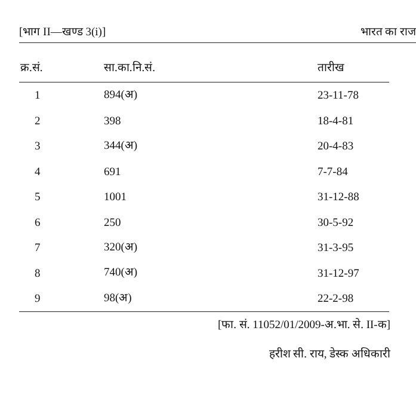[भाग II—खण्ड 3(i)] भारत का राज
| क्र.सं. | सा.का.नि.सं. | तारीख |
| --- | --- | --- |
| 1 | 894(अ) | 23-11-78 |
| 2 | 398 | 18-4-81 |
| 3 | 344(अ) | 20-4-83 |
| 4 | 691 | 7-7-84 |
| 5 | 1001 | 31-12-88 |
| 6 | 250 | 30-5-92 |
| 7 | 320(अ) | 31-3-95 |
| 8 | 740(अ) | 31-12-97 |
| 9 | 98(अ) | 22-2-98 |
[फा. सं. 11052/01/2009-अ.भा. से. II-क]
हरीश सी. राय, डेस्क अधिकारी